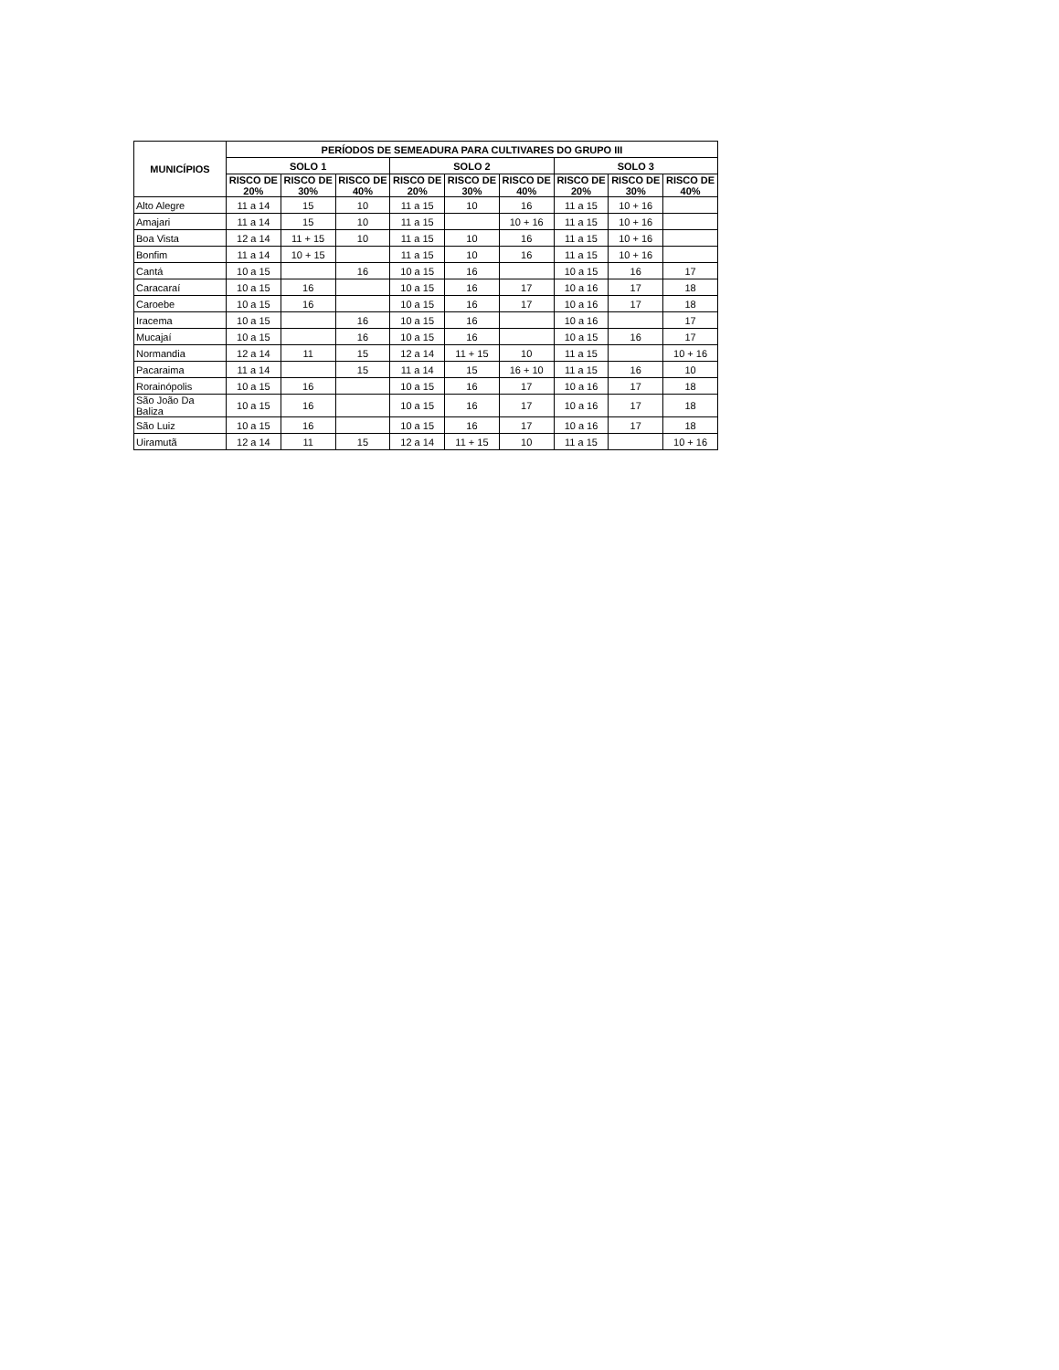| MUNICÍPIOS | PERÍODOS DE SEMEADURA PARA CULTIVARES DO GRUPO III | | | | | | | | |
| --- | --- | --- | --- | --- | --- | --- | --- | --- | --- |
| | SOLO 1 | | | SOLO 2 | | | SOLO 3 | | |
| | RISCO DE 20% | RISCO DE 30% | RISCO DE 40% | RISCO DE 20% | RISCO DE 30% | RISCO DE 40% | RISCO DE 20% | RISCO DE 30% | RISCO DE 40% |
| Alto Alegre | 11 a 14 | 15 | 10 | 11 a 15 | 10 | 16 | 11 a 15 | 10 + 16 | |
| Amajari | 11 a 14 | 15 | 10 | 11 a 15 | | 10 + 16 | 11 a 15 | 10 + 16 | |
| Boa Vista | 12 a 14 | 11 + 15 | 10 | 11 a 15 | 10 | 16 | 11 a 15 | 10 + 16 | |
| Bonfim | 11 a 14 | 10 + 15 | | 11 a 15 | 10 | 16 | 11 a 15 | 10 + 16 | |
| Cantá | 10 a 15 | | 16 | 10 a 15 | 16 | | 10 a 15 | 16 | 17 |
| Caracaraí | 10 a 15 | 16 | | 10 a 15 | 16 | 17 | 10 a 16 | 17 | 18 |
| Caroebe | 10 a 15 | 16 | | 10 a 15 | 16 | 17 | 10 a 16 | 17 | 18 |
| Iracema | 10 a 15 | | 16 | 10 a 15 | 16 | | 10 a 16 | | 17 |
| Mucajaí | 10 a 15 | | 16 | 10 a 15 | 16 | | 10 a 15 | 16 | 17 |
| Normandia | 12 a 14 | 11 | 15 | 12 a 14 | 11 + 15 | 10 | 11 a 15 | | 10 + 16 |
| Pacaraima | 11 a 14 | | 15 | 11 a 14 | 15 | 16 + 10 | 11 a 15 | 16 | 10 |
| Rorainópolis | 10 a 15 | 16 | | 10 a 15 | 16 | 17 | 10 a 16 | 17 | 18 |
| São João Da Baliza | 10 a 15 | 16 | | 10 a 15 | 16 | 17 | 10 a 16 | 17 | 18 |
| São Luiz | 10 a 15 | 16 | | 10 a 15 | 16 | 17 | 10 a 16 | 17 | 18 |
| Uiramutã | 12 a 14 | 11 | 15 | 12 a 14 | 11 + 15 | 10 | 11 a 15 | | 10 + 16 |